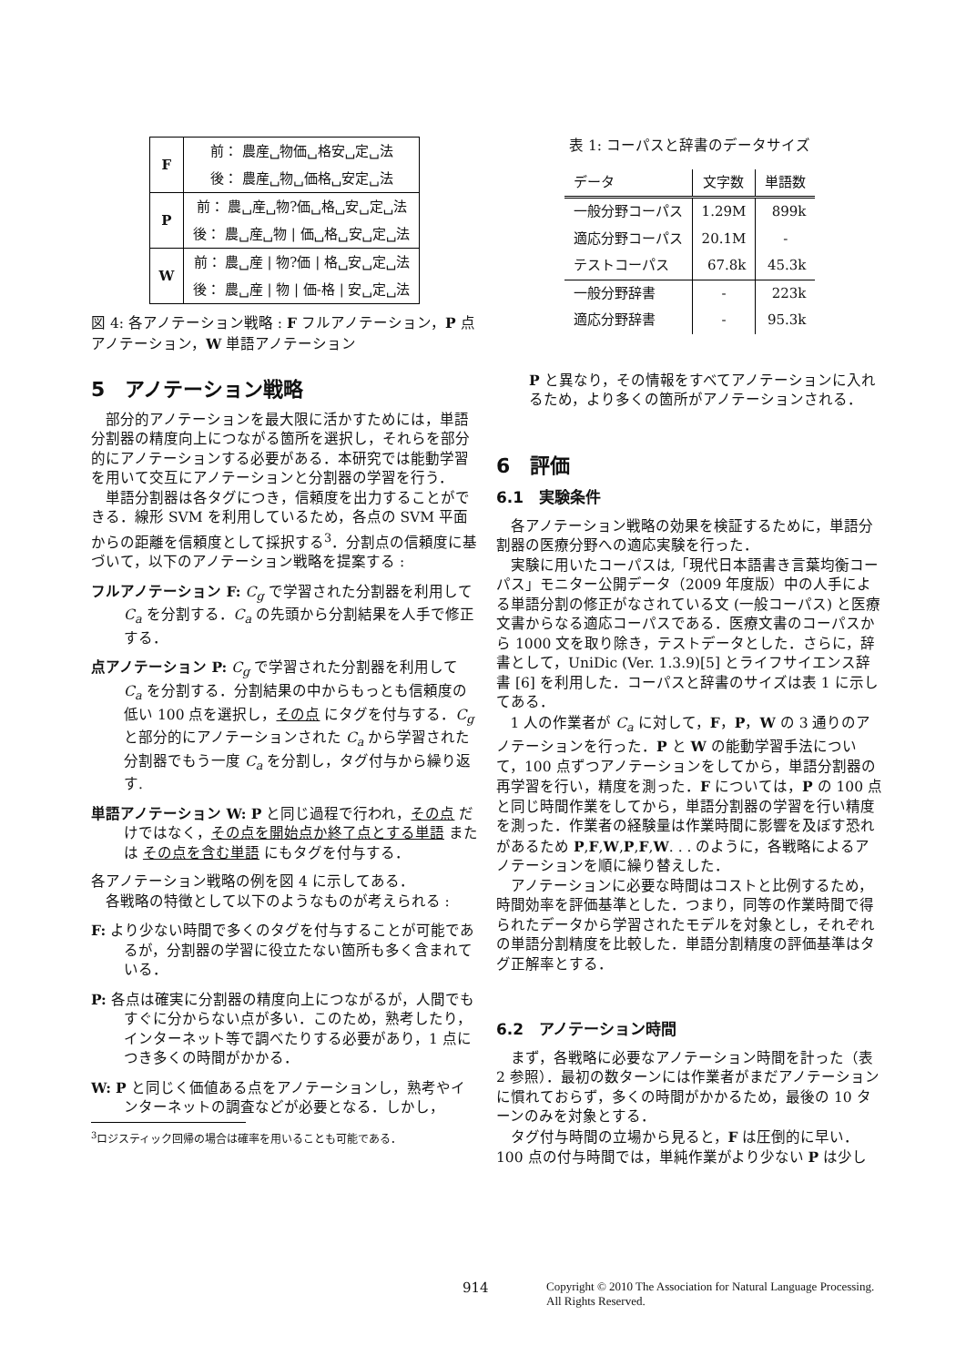| F | 前： 農産␣物価␣格安␣定␣法 |
| | 後： 農産␣物␣価格␣安定␣法 |
| P | 前： 農␣産␣物?価␣格␣安␣定␣法 |
| | 後： 農␣産␣物 / 価␣格␣安␣定␣法 |
| W | 前： 農␣産 / 物?価 / 格␣安␣定␣法 |
| | 後： 農␣産 / 物 / 価-格 / 安␣定␣法 |
図 4: 各アノテーション戦略 : F フルアノテーション，P 点アノテーション，W 単語アノテーション
5　アノテーション戦略
部分的アノテーションを最大限に活かすためには，単語分割器の精度向上につながる箇所を選択し，それらを部分的にアノテーションする必要がある．本研究では能動学習を用いて交互にアノテーションと分割器の学習を行う．
単語分割器は各タグにつき，信頼度を出力することができる．線形 SVM を利用しているため，各点の SVM 平面からの距離を信頼度として採択する<sup>3</sup>．分割点の信頼度に基づいて，以下のアノテーション戦略を提案する :
フルアノテーション F: C<sub>g</sub> で学習された分割器を利用して C<sub>a</sub> を分割する．C<sub>a</sub> の先頭から分割結果を人手で修正する．
点アノテーション P: C<sub>g</sub> で学習された分割器を利用して C<sub>a</sub> を分割する．分割結果の中からもっとも信頼度の低い 100 点を選択し，その点 にタグを付与する．C<sub>g</sub> と部分的にアノテーションされた C<sub>a</sub> から学習された分割器でもう一度 C<sub>a</sub> を分割し，タグ付与から繰り返す.
単語アノテーション W: P と同じ過程で行われ，その点 だけではなく，その点を開始点か終了点とする単語 または その点を含む単語 にもタグを付与する．
各アノテーション戦略の例を図 4 に示してある．
各戦略の特徴として以下のようなものが考えられる :
F: より少ない時間で多くのタグを付与することが可能であるが，分割器の学習に役立たない箇所も多く含まれている．
P: 各点は確実に分割器の精度向上につながるが，人間でもすぐに分からない点が多い．このため，熟考したり，インターネット等で調べたりする必要があり，1 点につき多くの時間がかかる．
W: P と同じく価値ある点をアノテーションし，熟考やインターネットの調査などが必要となる．しかし，
<sup>3</sup> ロジスティック回帰の場合は確率を用いることも可能である．
表 1: コーパスと辞書のデータサイズ
| データ | 文字数 | 単語数 |
| --- | --- | --- |
| 一般分野コーパス | 1.29M | 899k |
| 適応分野コーパス | 20.1M | - |
| テストコーパス | 67.8k | 45.3k |
| 一般分野辞書 | - | 223k |
| 適応分野辞書 | - | 95.3k |
P と異なり，その情報をすべてアノテーションに入れるため，より多くの箇所がアノテーションされる．
6　評価
6.1　実験条件
各アノテーション戦略の効果を検証するために，単語分割器の医療分野への適応実験を行った．
実験に用いたコーパスは,「現代日本語書き言葉均衡コーパス」モニター公開データ（2009 年度版）中の人手による単語分割の修正がなされている文 (一般コーパス) と医療文書からなる適応コーパスである．医療文書のコーパスから 1000 文を取り除き，テストデータとした．さらに，辞書として，UniDic (Ver. 1.3.9)[5] とライフサイエンス辞書 [6] を利用した．コーパスと辞書のサイズは表 1 に示してある．
1 人の作業者が C<sub>a</sub> に対して，F，P，W の 3 通りのアノテーションを行った．P と W の能動学習手法について，100 点ずつアノテーションをしてから，単語分割器の再学習を行い，精度を測った．F については，P の 100 点と同じ時間作業をしてから，単語分割器の学習を行い精度を測った．作業者の経験量は作業時間に影響を及ぼす恐れがあるため P,F,W,P,F,W. . . のように，各戦略によるアノテーションを順に繰り替えした．
アノテーションに必要な時間はコストと比例するため，時間効率を評価基準とした．つまり，同等の作業時間で得られたデータから学習されたモデルを対象とし，それぞれの単語分割精度を比較した．単語分割精度の評価基準はタグ正解率とする．
6.2　アノテーション時間
まず，各戦略に必要なアノテーション時間を計った（表 2 参照）．最初の数ターンには作業者がまだアノテーションに慣れておらず，多くの時間がかかるため，最後の 10 ターンのみを対象とする．
タグ付与時間の立場から見ると，F は圧倒的に早い．100 点の付与時間では，単純作業がより少ない P は少し
914 Copyright © 2010 The Association for Natural Language Processing.
All Rights Reserved.